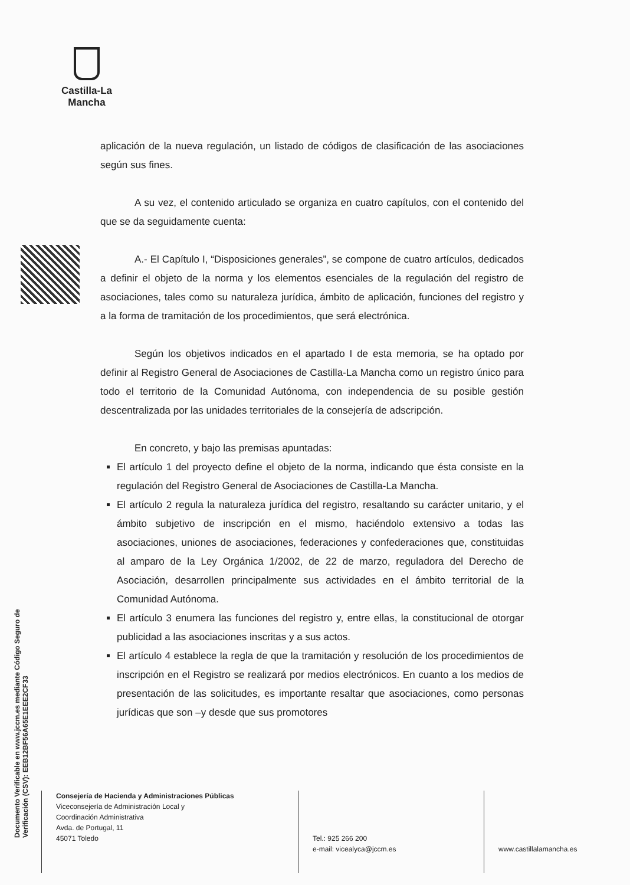Castilla-La Mancha
Documento Verificable en www.jccm.es mediante Código Seguro de Verificación (CSV): EEB12BF56A65E1EEE2CF33
aplicación de la nueva regulación, un listado de códigos de clasificación de las asociaciones según sus fines.
A su vez, el contenido articulado se organiza en cuatro capítulos, con el contenido del que se da seguidamente cuenta:
A.- El Capítulo I, “Disposiciones generales”, se compone de cuatro artículos, dedicados a definir el objeto de la norma y los elementos esenciales de la regulación del registro de asociaciones, tales como su naturaleza jurídica, ámbito de aplicación, funciones del registro y a la forma de tramitación de los procedimientos, que será electrónica.
Según los objetivos indicados en el apartado I de esta memoria, se ha optado por definir al Registro General de Asociaciones de Castilla-La Mancha como un registro único para todo el territorio de la Comunidad Autónoma, con independencia de su posible gestión descentralizada por las unidades territoriales de la consejería de adscripción.
En concreto, y bajo las premisas apuntadas:
El artículo 1 del proyecto define el objeto de la norma, indicando que ésta consiste en la regulación del Registro General de Asociaciones de Castilla-La Mancha.
El artículo 2 regula la naturaleza jurídica del registro, resaltando su carácter unitario, y el ámbito subjetivo de inscripción en el mismo, haciéndolo extensivo a todas las asociaciones, uniones de asociaciones, federaciones y confederaciones que, constituidas al amparo de la Ley Orgánica 1/2002, de 22 de marzo, reguladora del Derecho de Asociación, desarrollen principalmente sus actividades en el ámbito territorial de la Comunidad Autónoma.
El artículo 3 enumera las funciones del registro y, entre ellas, la constitucional de otorgar publicidad a las asociaciones inscritas y a sus actos.
El artículo 4 establece la regla de que la tramitación y resolución de los procedimientos de inscripción en el Registro se realizará por medios electrónicos. En cuanto a los medios de presentación de las solicitudes, es importante resaltar que asociaciones, como personas jurídicas que son –y desde que sus promotores
Consejería de Hacienda y Administraciones Públicas
Viceconsejería de Administración Local y
Coordinación Administrativa
Avda. de Portugal, 11
45071 Toledo
Tel.: 925 266 200
e-mail: vicealyca@jccm.es
www.castillalamancha.es